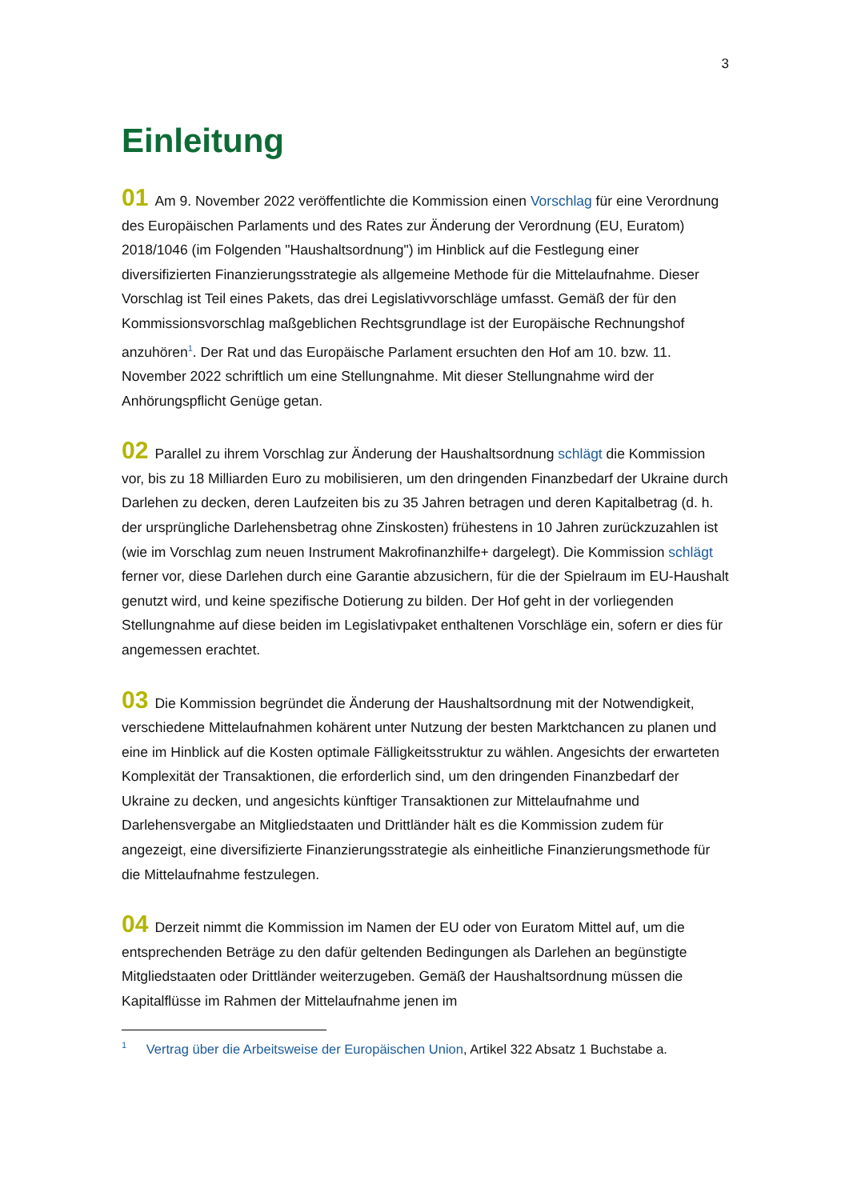3
Einleitung
01 Am 9. November 2022 veröffentlichte die Kommission einen Vorschlag für eine Verordnung des Europäischen Parlaments und des Rates zur Änderung der Verordnung (EU, Euratom) 2018/1046 (im Folgenden "Haushaltsordnung") im Hinblick auf die Festlegung einer diversifizierten Finanzierungsstrategie als allgemeine Methode für die Mittelaufnahme. Dieser Vorschlag ist Teil eines Pakets, das drei Legislativvorschläge umfasst. Gemäß der für den Kommissionsvorschlag maßgeblichen Rechtsgrundlage ist der Europäische Rechnungshof anzuhören<sup>1</sup>. Der Rat und das Europäische Parlament ersuchten den Hof am 10. bzw. 11. November 2022 schriftlich um eine Stellungnahme. Mit dieser Stellungnahme wird der Anhörungspflicht Genüge getan.
02 Parallel zu ihrem Vorschlag zur Änderung der Haushaltsordnung schlägt die Kommission vor, bis zu 18 Milliarden Euro zu mobilisieren, um den dringenden Finanzbedarf der Ukraine durch Darlehen zu decken, deren Laufzeiten bis zu 35 Jahren betragen und deren Kapitalbetrag (d. h. der ursprüngliche Darlehensbetrag ohne Zinskosten) frühestens in 10 Jahren zurückzuzahlen ist (wie im Vorschlag zum neuen Instrument Makrofinanzhilfe+ dargelegt). Die Kommission schlägt ferner vor, diese Darlehen durch eine Garantie abzusichern, für die der Spielraum im EU-Haushalt genutzt wird, und keine spezifische Dotierung zu bilden. Der Hof geht in der vorliegenden Stellungnahme auf diese beiden im Legislativpaket enthaltenen Vorschläge ein, sofern er dies für angemessen erachtet.
03 Die Kommission begründet die Änderung der Haushaltsordnung mit der Notwendigkeit, verschiedene Mittelaufnahmen kohärent unter Nutzung der besten Marktchancen zu planen und eine im Hinblick auf die Kosten optimale Fälligkeitsstruktur zu wählen. Angesichts der erwarteten Komplexität der Transaktionen, die erforderlich sind, um den dringenden Finanzbedarf der Ukraine zu decken, und angesichts künftiger Transaktionen zur Mittelaufnahme und Darlehensvergabe an Mitgliedstaaten und Drittländer hält es die Kommission zudem für angezeigt, eine diversifizierte Finanzierungsstrategie als einheitliche Finanzierungsmethode für die Mittelaufnahme festzulegen.
04 Derzeit nimmt die Kommission im Namen der EU oder von Euratom Mittel auf, um die entsprechenden Beträge zu den dafür geltenden Bedingungen als Darlehen an begünstigte Mitgliedstaaten oder Drittländer weiterzugeben. Gemäß der Haushaltsordnung müssen die Kapitalflüsse im Rahmen der Mittelaufnahme jenen im
<sup>1</sup> Vertrag über die Arbeitsweise der Europäischen Union, Artikel 322 Absatz 1 Buchstabe a.